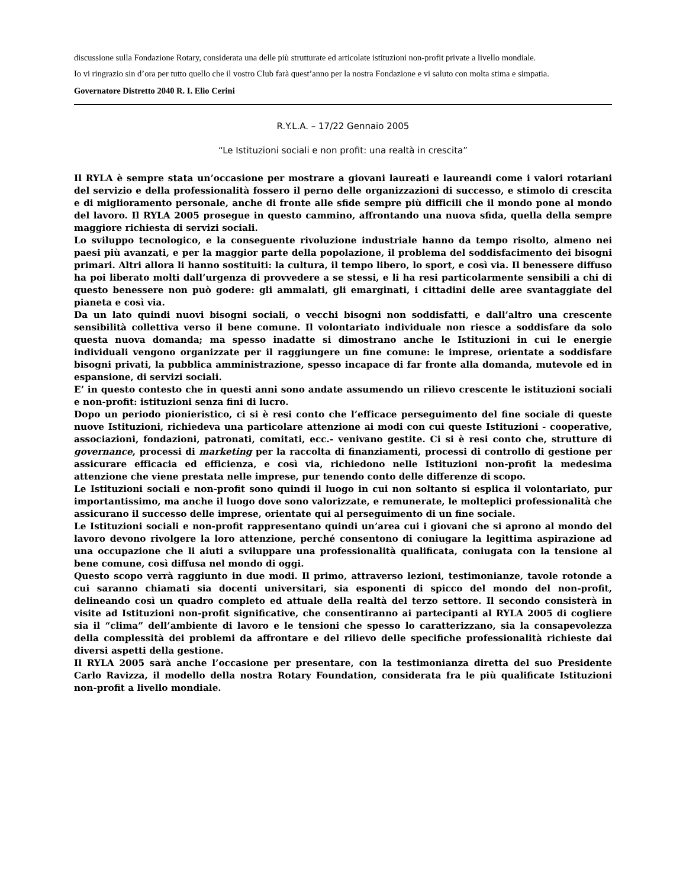discussione sulla Fondazione Rotary, considerata una delle più strutturate ed articolate istituzioni non-profit private a livello mondiale.
Io vi ringrazio sin d’ora per tutto quello che il vostro Club farà quest’anno per la nostra Fondazione e vi saluto con molta stima e simpatia.
Governatore Distretto 2040 R. I. Elio Cerini
R.Y.L.A. – 17/22 Gennaio 2005
“Le Istituzioni sociali e non profit: una realtà in crescita”
Il RYLA è sempre stata un’occasione per mostrare a giovani laureati e laureandi come i valori rotariani del servizio e della professionalità fossero il perno delle organizzazioni di successo, e stimolo di crescita e di miglioramento personale, anche di fronte alle sfide sempre più difficili che il mondo pone al mondo del lavoro. Il RYLA 2005 prosegue in questo cammino, affrontando una nuova sfida, quella della sempre maggiore richiesta di servizi sociali.
Lo sviluppo tecnologico, e la conseguente rivoluzione industriale hanno da tempo risolto, almeno nei paesi più avanzati, e per la maggior parte della popolazione, il problema del soddisfacimento dei bisogni primari. Altri allora li hanno sostituiti: la cultura, il tempo libero, lo sport, e così via. Il benessere diffuso ha poi liberato molti dall’urgenza di provvedere a se stessi, e li ha resi particolarmente sensibili a chi di questo benessere non può godere: gli ammalati, gli emarginati, i cittadini delle aree svantaggiate del pianeta e così via.
Da un lato quindi nuovi bisogni sociali, o vecchi bisogni non soddisfatti, e dall’altro una crescente sensibilità collettiva verso il bene comune. Il volontariato individuale non riesce a soddisfare da solo questa nuova domanda; ma spesso inadatte si dimostrano anche le Istituzioni in cui le energie individuali vengono organizzate per il raggiungere un fine comune: le imprese, orientate a soddisfare bisogni privati, la pubblica amministrazione, spesso incapace di far fronte alla domanda, mutevole ed in espansione, di servizi sociali.
E’ in questo contesto che in questi anni sono andate assumendo un rilievo crescente le istituzioni sociali e non-profit: istituzioni senza fini di lucro.
Dopo un periodo pionieristico, ci si è resi conto che l’efficace perseguimento del fine sociale di queste nuove Istituzioni, richiedeva una particolare attenzione ai modi con cui queste Istituzioni - cooperative, associazioni, fondazioni, patronati, comitati, ecc.- venivano gestite. Ci si è resi conto che, strutture di governance, processi di marketing per la raccolta di finanziamenti, processi di controllo di gestione per assicurare efficacia ed efficienza, e così via, richiedono nelle Istituzioni non-profit la medesima attenzione che viene prestata nelle imprese, pur tenendo conto delle differenze di scopo.
Le Istituzioni sociali e non-profit sono quindi il luogo in cui non soltanto si esplica il volontariato, pur importantissimo, ma anche il luogo dove sono valorizzate, e remunerate, le molteplici professionalità che assicurano il successo delle imprese, orientate qui al perseguimento di un fine sociale.
Le Istituzioni sociali e non-profit rappresentano quindi un’area cui i giovani che si aprono al mondo del lavoro devono rivolgere la loro attenzione, perché consentono di coniugare la legittima aspirazione ad una occupazione che li aiuti a sviluppare una professionalità qualificata, coniugata con la tensione al bene comune, così diffusa nel mondo di oggi.
Questo scopo verrà raggiunto in due modi. Il primo, attraverso lezioni, testimonianze, tavole rotonde a cui saranno chiamati sia docenti universitari, sia esponenti di spicco del mondo del non-profit, delineando così un quadro completo ed attuale della realtà del terzo settore. Il secondo consisterà in visite ad Istituzioni non-profit significative, che consentiranno ai partecipanti al RYLA 2005 di cogliere sia il “clima” dell’ambiente di lavoro e le tensioni che spesso lo caratterizzano, sia la consapevolezza della complessità dei problemi da affrontare e del rilievo delle specifiche professionalità richieste dai diversi aspetti della gestione.
Il RYLA 2005 sarà anche l’occasione per presentare, con la testimonianza diretta del suo Presidente Carlo Ravizza, il modello della nostra Rotary Foundation, considerata fra le più qualificate Istituzioni non-profit a livello mondiale.